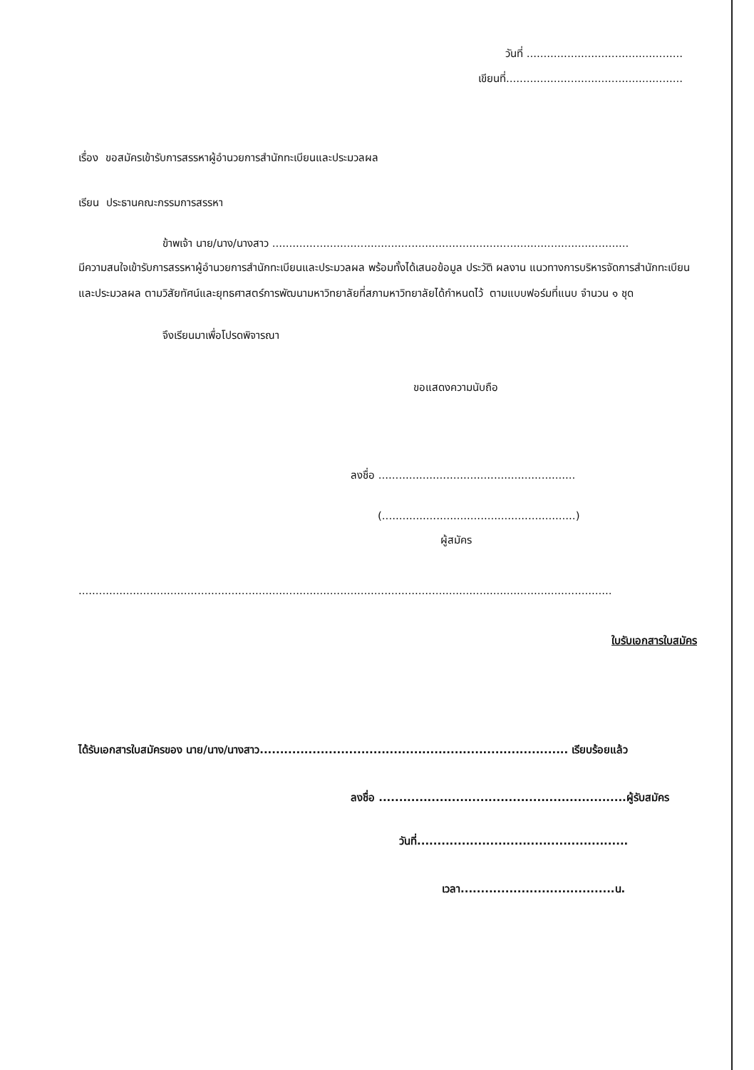วันที่ ..............................................
เขียนที่....................................................
เรื่อง ขอสมัครเข้ารับการสรรหาผู้อำนวยการสำนักทะเบียนและประมวลผล
เรียน ประธานคณะกรรมการสรรหา
ข้าพเจ้า นาย/นาง/นางสาว .........................................................................................................
มีความสนใจเข้ารับการสรรหาผู้อำนวยการสำนักทะเบียนและประมวลผล พร้อมทั้งได้เสนอข้อมูล ประวัติ ผลงาน แนวทางการบริหารจัดการสำนักทะเบียนและประมวลผล ตามวิสัยทัศน์และยุทธศาสตร์การพัฒนามหาวิทยาลัยที่สภามหาวิทยาลัยได้กำหนดไว้ ตามแบบฟอร์มที่แนบ จำนวน ๑ ชุด
จึงเรียนมาเพื่อโปรดพิจารณา
ขอแสดงความนับถือ
ลงชื่อ ..........................................................
(.........................................................)
ผู้สมัคร
.............................................................................................................................................................
ใบรับเอกสารใบสมัคร
ได้รับเอกสารใบสมัครของ นาย/นาง/นางสาว............................................................................ เรียบร้อยแล้ว
ลงชื่อ .............................................................ผู้รับสมัคร
วันที่....................................................
เวลา......................................น.